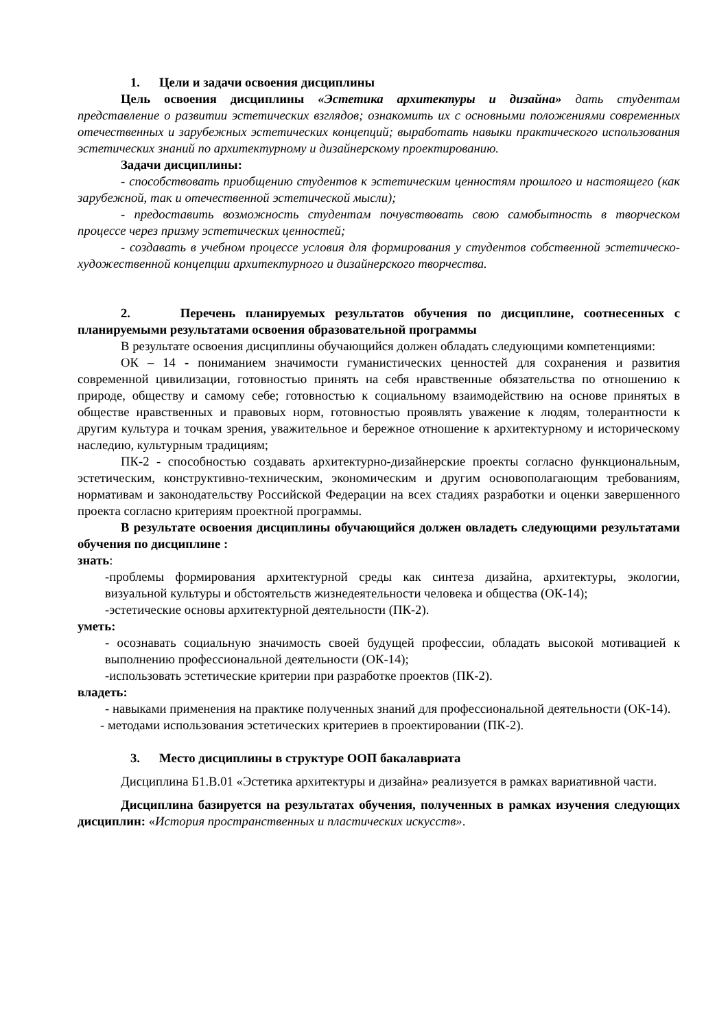1. Цели и задачи освоения дисциплины
Цель освоения дисциплины «Эстетика архитектуры и дизайна» дать студентам представление о развитии эстетических взглядов; ознакомить их с основными положениями современных отечественных и зарубежных эстетических концепций; выработать навыки практического использования эстетических знаний по архитектурному и дизайнерскому проектированию.
Задачи дисциплины:
- способствовать приобщению студентов к эстетическим ценностям прошлого и настоящего (как зарубежной, так и отечественной эстетической мысли);
- предоставить возможность студентам почувствовать свою самобытность в творческом процессе через призму эстетических ценностей;
- создавать в учебном процессе условия для формирования у студентов собственной эстетическо-художественной концепции архитектурного и дизайнерского творчества.
2. Перечень планируемых результатов обучения по дисциплине, соотнесенных с планируемыми результатами освоения образовательной программы
В результате освоения дисциплины обучающийся должен обладать следующими компетенциями:
ОК – 14 - пониманием значимости гуманистических ценностей для сохранения и развития современной цивилизации, готовностью принять на себя нравственные обязательства по отношению к природе, обществу и самому себе; готовностью к социальному взаимодействию на основе принятых в обществе нравственных и правовых норм, готовностью проявлять уважение к людям, толерантности к другим культура и точкам зрения, уважительное и бережное отношение к архитектурному и историческому наследию, культурным традициям;
ПК-2 - способностью создавать архитектурно-дизайнерские проекты согласно функциональным, эстетическим, конструктивно-техническим, экономическим и другим основополагающим требованиям, нормативам и законодательству Российской Федерации на всех стадиях разработки и оценки завершенного проекта согласно критериям проектной программы.
В результате освоения дисциплины обучающийся должен овладеть следующими результатами обучения по дисциплине :
знать:
-проблемы формирования архитектурной среды как синтеза дизайна, архитектуры, экологии, визуальной культуры и обстоятельств жизнедеятельности человека и общества (ОК-14);
-эстетические основы архитектурной деятельности (ПК-2).
уметь:
- осознавать социальную значимость своей будущей профессии, обладать высокой мотивацией к выполнению профессиональной деятельности (ОК-14);
-использовать эстетические критерии при разработке проектов (ПК-2).
владеть:
- навыками применения на практике полученных знаний для профессиональной деятельности (ОК-14).
- методами использования эстетических критериев в проектировании (ПК-2).
3. Место дисциплины в структуре ООП бакалавриата
Дисциплина Б1.В.01 «Эстетика архитектуры и дизайна» реализуется в рамках вариативной части.
Дисциплина базируется на результатах обучения, полученных в рамках изучения следующих дисциплин: «История пространственных и пластических искусств».